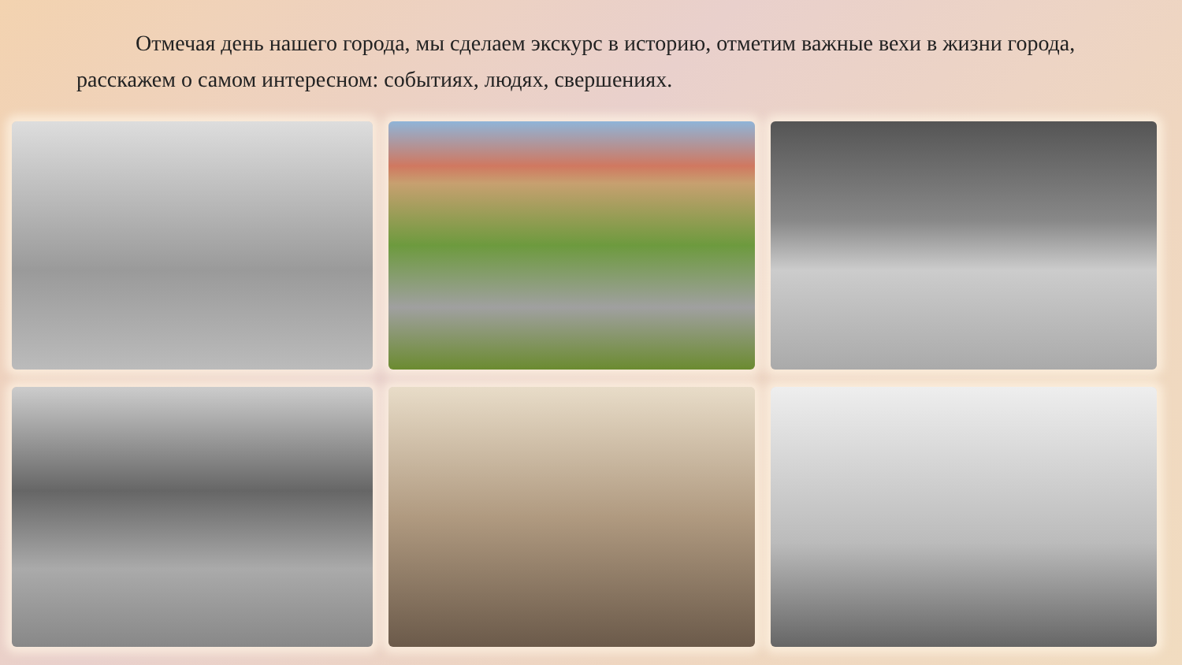Отмечая день нашего города, мы сделаем экскурс в историю, отметим важные вехи в жизни города, расскажем о самом интересном: событиях, людях, свершениях.